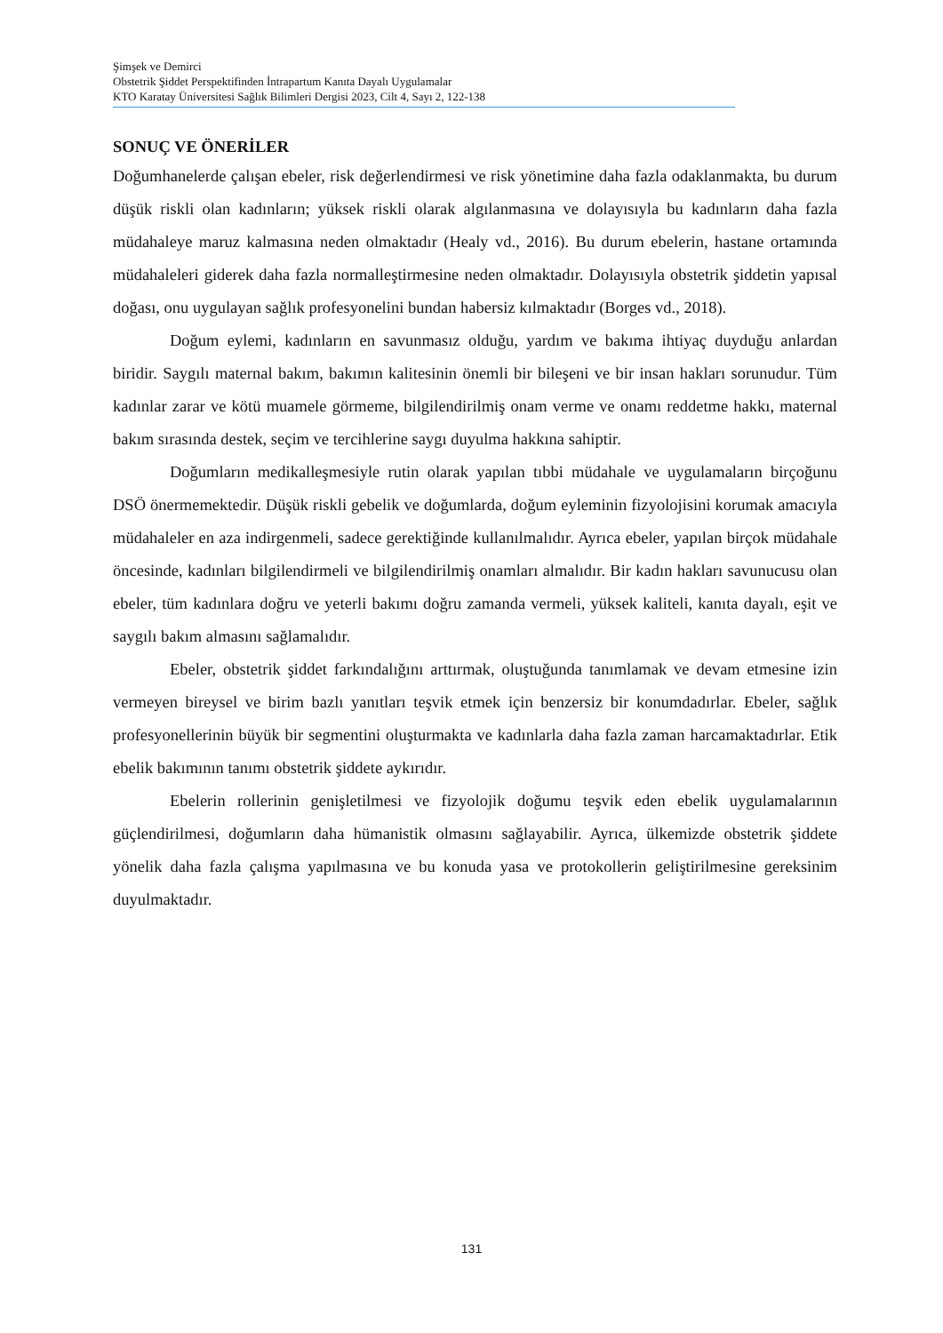Şimşek ve Demirci
Obstetrik Şiddet Perspektifinden İntrapartum Kanıta Dayalı Uygulamalar
KTO Karatay Üniversitesi Sağlık Bilimleri Dergisi 2023, Cilt 4, Sayı 2, 122-138
SONUÇ VE ÖNERİLER
Doğumhanelerde çalışan ebeler, risk değerlendirmesi ve risk yönetimine daha fazla odaklanmakta, bu durum düşük riskli olan kadınların; yüksek riskli olarak algılanmasına ve dolayısıyla bu kadınların daha fazla müdahaleye maruz kalmasına neden olmaktadır (Healy vd., 2016). Bu durum ebelerin, hastane ortamında müdahaleleri giderek daha fazla normalleştirmesine neden olmaktadır. Dolayısıyla obstetrik şiddetin yapısal doğası, onu uygulayan sağlık profesyonelini bundan habersiz kılmaktadır (Borges vd., 2018).
Doğum eylemi, kadınların en savunmasız olduğu, yardım ve bakıma ihtiyaç duyduğu anlardan biridir. Saygılı maternal bakım, bakımın kalitesinin önemli bir bileşeni ve bir insan hakları sorunudur. Tüm kadınlar zarar ve kötü muamele görmeme, bilgilendirilmiş onam verme ve onamı reddetme hakkı, maternal bakım sırasında destek, seçim ve tercihlerine saygı duyulma hakkına sahiptir.
Doğumların medikalleşmesiyle rutin olarak yapılan tıbbi müdahale ve uygulamaların birçoğunu DSÖ önermemektedir. Düşük riskli gebelik ve doğumlarda, doğum eyleminin fizyolojisini korumak amacıyla müdahaleler en aza indirgenmeli, sadece gerektiğinde kullanılmalıdır. Ayrıca ebeler, yapılan birçok müdahale öncesinde, kadınları bilgilendirmeli ve bilgilendirilmiş onamları almalıdır. Bir kadın hakları savunucusu olan ebeler, tüm kadınlara doğru ve yeterli bakımı doğru zamanda vermeli, yüksek kaliteli, kanıta dayalı, eşit ve saygılı bakım almasını sağlamalıdır.
Ebeler, obstetrik şiddet farkındalığını arttırmak, oluştuğunda tanımlamak ve devam etmesine izin vermeyen bireysel ve birim bazlı yanıtları teşvik etmek için benzersiz bir konumdadırlar. Ebeler, sağlık profesyonellerinin büyük bir segmentini oluşturmakta ve kadınlarla daha fazla zaman harcamaktadırlar. Etik ebelik bakımının tanımı obstetrik şiddete aykırıdır.
Ebelerin rollerinin genişletilmesi ve fizyolojik doğumu teşvik eden ebelik uygulamalarının güçlendirilmesi, doğumların daha hümanistik olmasını sağlayabilir. Ayrıca, ülkemizde obstetrik şiddete yönelik daha fazla çalışma yapılmasına ve bu konuda yasa ve protokollerin geliştirilmesine gereksinim duyulmaktadır.
131